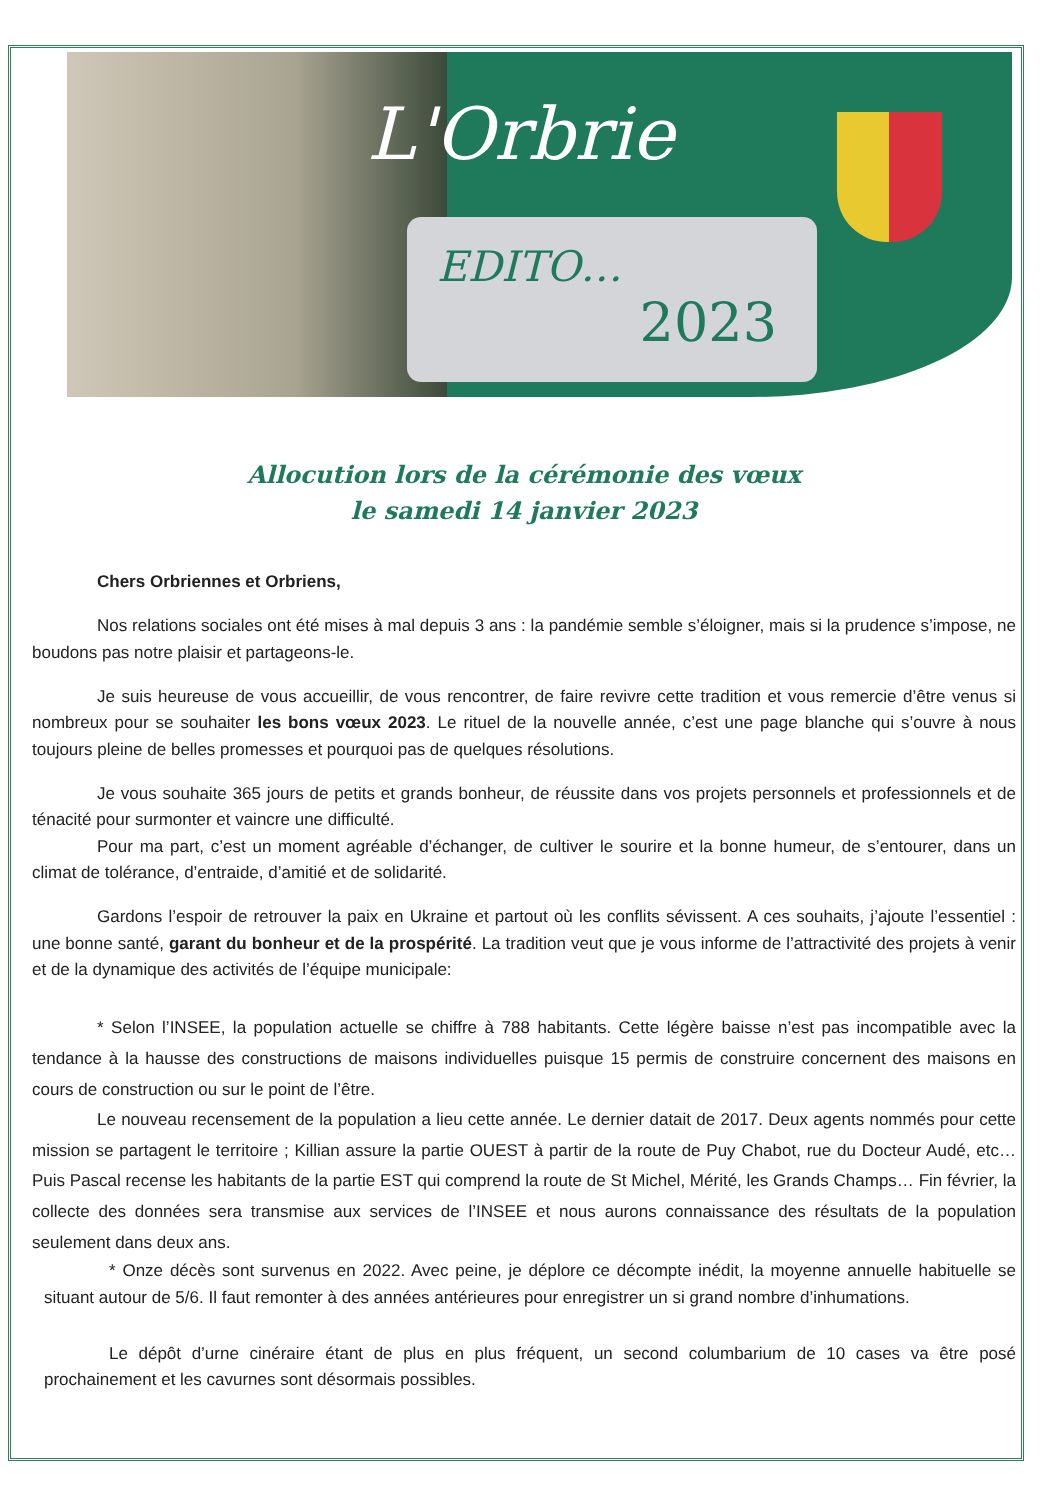L'Orbrie
EDITO…
2023
Allocution lors de la cérémonie des vœux
le samedi 14 janvier 2023
Chers Orbriennes et Orbriens,
Nos relations sociales ont été mises à mal depuis 3 ans : la pandémie semble s’éloigner, mais si la prudence s’impose, ne boudons pas notre plaisir et partageons-le.
Je suis heureuse de vous accueillir, de vous rencontrer, de faire revivre cette tradition et vous remercie d’être venus si nombreux pour se souhaiter les bons vœux 2023. Le rituel de la nouvelle année, c’est une page blanche qui s’ouvre à nous toujours pleine de belles promesses et pourquoi pas de quelques résolutions.
Je vous souhaite 365 jours de petits et grands bonheur, de réussite dans vos projets personnels et professionnels et de ténacité pour surmonter et vaincre une difficulté.
Pour ma part, c’est un moment agréable d’échanger, de cultiver le sourire et la bonne humeur, de s’entourer, dans un climat de tolérance, d’entraide, d’amitié et de solidarité.
Gardons l’espoir de retrouver la paix en Ukraine et partout où les conflits sévissent. A ces souhaits, j’ajoute l’essentiel : une bonne santé, garant du bonheur et de la prospérité. La tradition veut que je vous informe de l’attractivité des projets à venir et de la dynamique des activités de l’équipe municipale:
* Selon l’INSEE, la population actuelle se chiffre à 788 habitants. Cette légère baisse n’est pas incompatible avec la tendance à la hausse des constructions de maisons individuelles puisque 15 permis de construire concernent des maisons en cours de construction ou sur le point de l’être.
Le nouveau recensement de la population a lieu cette année. Le dernier datait de 2017. Deux agents nommés pour cette mission se partagent le territoire ; Killian assure la partie OUEST à partir de la route de Puy Chabot, rue du Docteur Audé, etc… Puis Pascal recense les habitants de la partie EST qui comprend la route de St Michel, Mérité, les Grands Champs… Fin février, la collecte des données sera transmise aux services de l’INSEE et nous aurons connaissance des résultats de la population seulement dans deux ans.
* Onze décès sont survenus en 2022. Avec peine, je déplore ce décompte inédit, la moyenne annuelle habituelle se situant autour de 5/6. Il faut remonter à des années antérieures pour enregistrer un si grand nombre d’inhumations.
Le dépôt d’urne cinéraire étant de plus en plus fréquent, un second columbarium de 10 cases va être posé prochainement et les cavurnes sont désormais possibles.